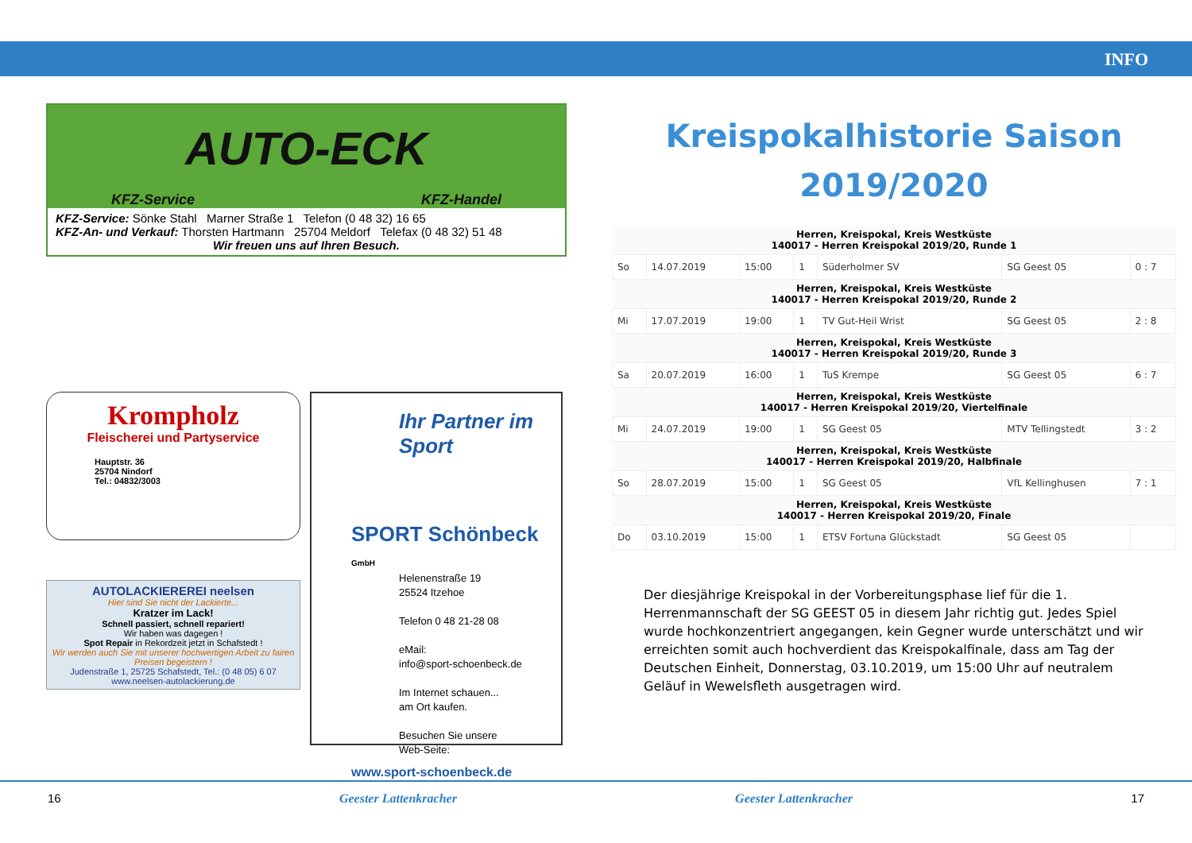INFO
AUTO-ECK
KFZ-Service KFZ-Handel
KFZ-Service: Sönke Stahl Marner Straße 1 Telefon (0 48 32) 16 65
KFZ-An- und Verkauf: Thorsten Hartmann 25704 Meldorf Telefax (0 48 32) 51 48
Wir freuen uns auf Ihren Besuch.
Krompholz
Fleischerei und Partyservice
Hauptstr. 36
25704 Nindorf
Tel.: 04832/3003
AUTOLACKIEREREI neelsen
Hier sind Sie nicht der Lackierte...
Kratzer im Lack!
Schnell passiert, schnell repariert!
Wir haben was dagegen !
Spot Repair in Rekordzeit jetzt in Schafstedt !
Wir werden auch Sie mit unserer hochwertigen Arbeit zu fairen Preisen begeistern !
Judenstraße 1, 25725 Schafstedt, Tel.: (0 48 05) 6 07
www.neelsen-autolackierung.de
Ihr Partner im Sport
SPORT Schönbeck GmbH
Helenenstraße 19
25524 Itzehoe
Telefon 0 48 21-28 08
eMail:
info@sport-schoenbeck.de
Im Internet schauen...
am Ort kaufen.
Besuchen Sie unsere
Web-Seite:
www.sport-schoenbeck.de
Kreispokalhistorie Saison
2019/2020
| Herren, Kreispokal, Kreis Westküste 140017 - Herren Kreispokal 2019/20, Runde 1 | | | | | | |
| --- | --- | --- | --- | --- | --- | --- |
| So | 14.07.2019 | 15:00 | 1 | Süderholmer SV | SG Geest 05 | 0 : 7 |
| Herren, Kreispokal, Kreis Westküste 140017 - Herren Kreispokal 2019/20, Runde 2 | | | | | | |
| Mi | 17.07.2019 | 19:00 | 1 | TV Gut-Heil Wrist | SG Geest 05 | 2 : 8 |
| Herren, Kreispokal, Kreis Westküste 140017 - Herren Kreispokal 2019/20, Runde 3 | | | | | | |
| Sa | 20.07.2019 | 16:00 | 1 | TuS Krempe | SG Geest 05 | 6 : 7 |
| Herren, Kreispokal, Kreis Westküste 140017 - Herren Kreispokal 2019/20, Viertelfinale | | | | | | |
| Mi | 24.07.2019 | 19:00 | 1 | SG Geest 05 | MTV Tellingstedt | 3 : 2 |
| Herren, Kreispokal, Kreis Westküste 140017 - Herren Kreispokal 2019/20, Halbfinale | | | | | | |
| So | 28.07.2019 | 15:00 | 1 | SG Geest 05 | VfL Kellinghusen | 7 : 1 |
| Herren, Kreispokal, Kreis Westküste 140017 - Herren Kreispokal 2019/20, Finale | | | | | | |
| Do | 03.10.2019 | 15:00 | 1 | ETSV Fortuna Glückstadt | SG Geest 05 | |
Der diesjährige Kreispokal in der Vorbereitungsphase lief für die 1. Herrenmannschaft der SG GEEST 05 in diesem Jahr richtig gut. Jedes Spiel wurde hochkonzentriert angegangen, kein Gegner wurde unterschätzt und wir erreichten somit auch hochverdient das Kreispokalfinale, dass am Tag der Deutschen Einheit, Donnerstag, 03.10.2019, um 15:00 Uhr auf neutralem Geläuf in Wewelsfleth ausgetragen wird.
16 Geester Lattenkracher Geester Lattenkracher 17